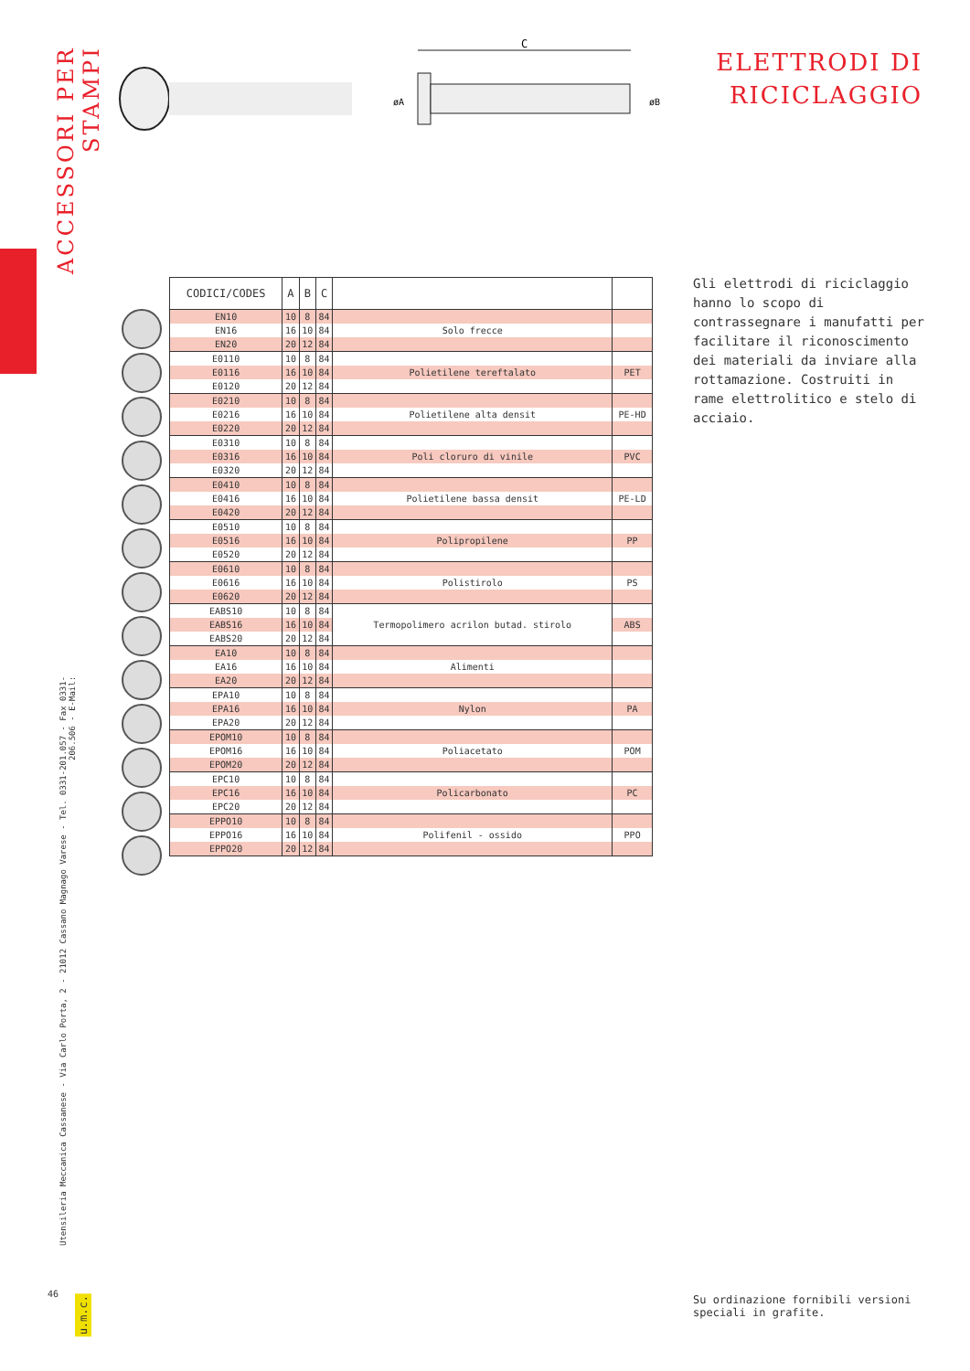ACCESSORI PER STAMPI
Utensileria Meccanica Cassanese - Via Carlo Porta, 2 - 21012 Cassano Magnago Varese - Tel. 0331-201.057 - Fax 0331-206.506 - E-Mail:
46
u.m.c.
C
øA
øB
ELETTRODI DI
RICICLAGGIO
| CODICI/CODES | A | B | C | | |
| --- | --- | --- | --- | --- | --- |
| EN10 | 10 | 8 | 84 | | |
| EN16 | 16 | 10 | 84 | Solo frecce | |
| EN20 | 20 | 12 | 84 | | |
| E0110 | 10 | 8 | 84 | | |
| E0116 | 16 | 10 | 84 | Polietilene tereftalato | PET |
| E0120 | 20 | 12 | 84 | | |
| E0210 | 10 | 8 | 84 | | |
| E0216 | 16 | 10 | 84 | Polietilene alta densit | PE-HD |
| E0220 | 20 | 12 | 84 | | |
| E0310 | 10 | 8 | 84 | | |
| E0316 | 16 | 10 | 84 | Poli cloruro di vinile | PVC |
| E0320 | 20 | 12 | 84 | | |
| E0410 | 10 | 8 | 84 | | |
| E0416 | 16 | 10 | 84 | Polietilene bassa densit | PE-LD |
| E0420 | 20 | 12 | 84 | | |
| E0510 | 10 | 8 | 84 | | |
| E0516 | 16 | 10 | 84 | Polipropilene | PP |
| E0520 | 20 | 12 | 84 | | |
| E0610 | 10 | 8 | 84 | | |
| E0616 | 16 | 10 | 84 | Polistirolo | PS |
| E0620 | 20 | 12 | 84 | | |
| EABS10 | 10 | 8 | 84 | Termopolimero acrilon butad. stirolo | |
| EABS16 | 16 | 10 | 84 | | ABS |
| EABS20 | 20 | 12 | 84 | | |
| EA10 | 10 | 8 | 84 | | |
| EA16 | 16 | 10 | 84 | Alimenti | |
| EA20 | 20 | 12 | 84 | | |
| EPA10 | 10 | 8 | 84 | | |
| EPA16 | 16 | 10 | 84 | Nylon | PA |
| EPA20 | 20 | 12 | 84 | | |
| EPOM10 | 10 | 8 | 84 | | |
| EPOM16 | 16 | 10 | 84 | Poliacetato | POM |
| EPOM20 | 20 | 12 | 84 | | |
| EPC10 | 10 | 8 | 84 | | |
| EPC16 | 16 | 10 | 84 | Policarbonato | PC |
| EPC20 | 20 | 12 | 84 | | |
| EPPO10 | 10 | 8 | 84 | | |
| EPPO16 | 16 | 10 | 84 | Polifenil - ossido | PPO |
| EPPO20 | 20 | 12 | 84 | | |
Gli elettrodi di riciclaggio hanno lo scopo di contrassegnare i manufatti per facilitare il riconoscimento dei materiali da inviare alla rottamazione. Costruiti in rame elettrolitico e stelo di acciaio.
Su ordinazione fornibili versioni speciali in grafite.